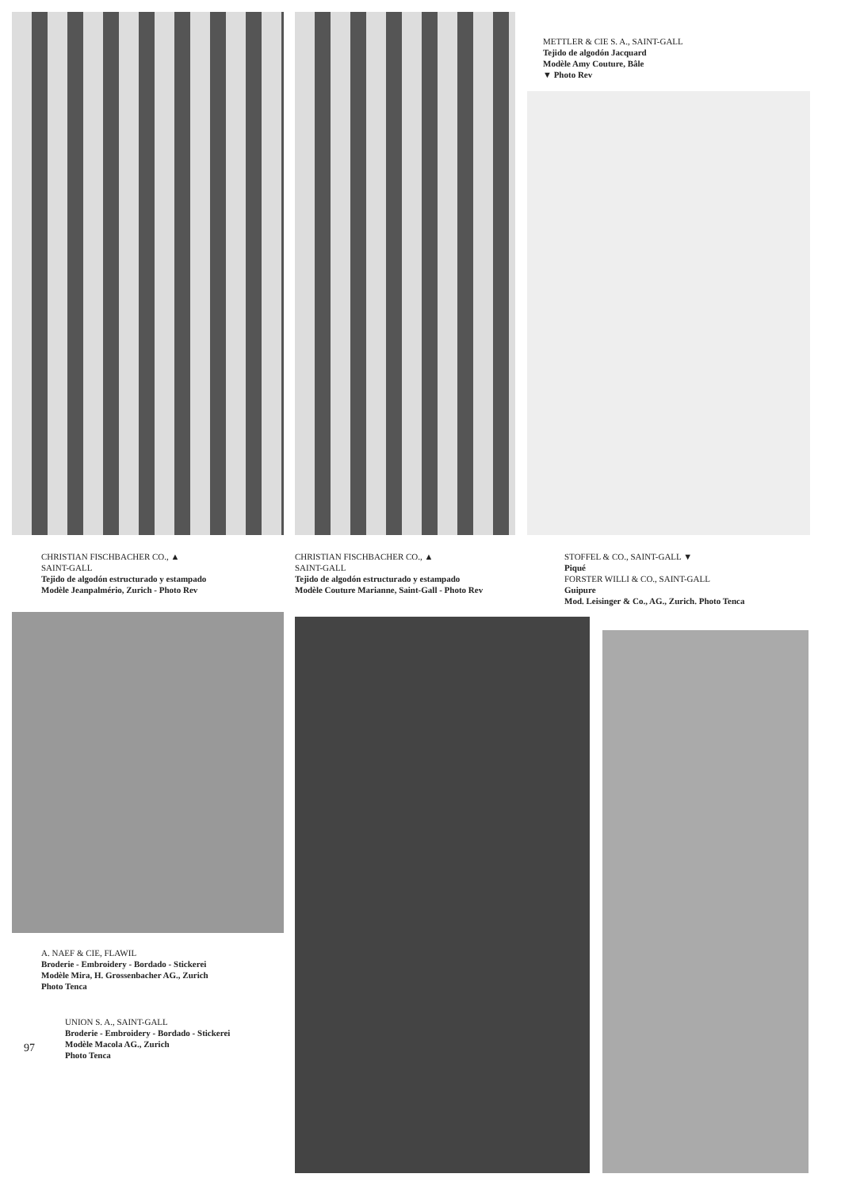METTLER & CIE S. A., SAINT-GALL
Tejido de algodón Jacquard
Modèle Amy Couture, Bâle
▼ Photo Rev
CHRISTIAN FISCHBACHER CO., ▲
SAINT-GALL
Tejido de algodón estructurado y estampado
Modèle Jeanpalmério, Zurich - Photo Rev
CHRISTIAN FISCHBACHER CO., ▲
SAINT-GALL
Tejido de algodón estructurado y estampado
Modèle Couture Marianne, Saint-Gall - Photo Rev
STOFFEL & CO., SAINT-GALL ▼
Piqué
FORSTER WILLI & CO., SAINT-GALL
Guipure
Mod. Leisinger & Co., AG., Zurich. Photo Tenca
A. NAEF & CIE, FLAWIL
Broderie - Embroidery - Bordado - Stickerei
Modèle Mira, H. Grossenbacher AG., Zurich
Photo Tenca
UNION S. A., SAINT-GALL
Broderie - Embroidery - Bordado - Stickerei
Modèle Macola AG., Zurich
Photo Tenca
97